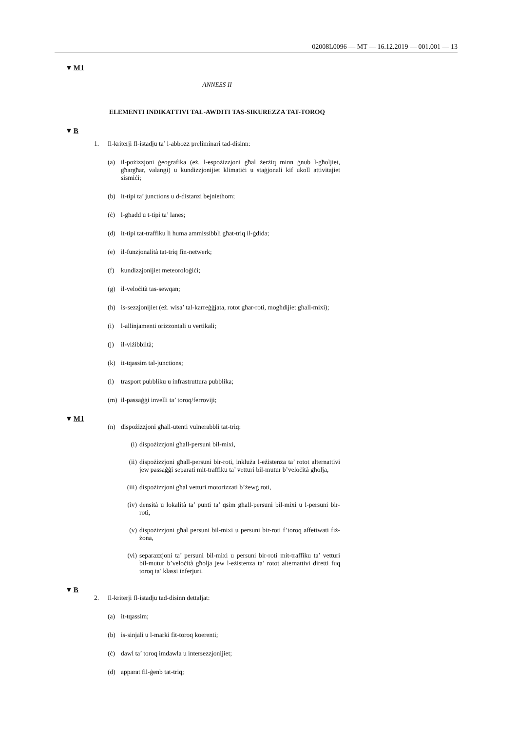02008L0096 — MT — 16.12.2019 — 001.001 — 13
▼M1
ANNESS II
ELEMENTI INDIKATTIVI TAL-AWDITI TAS-SIKUREZZA TAT-TOROQ
▼B
1. Il-kriterji fl-istadju ta’ l-abbozz preliminari tad-disinn:
(a) il-pożizzjoni ġeografika (eż. l-espożizzjoni għal żerżiq minn ġnub l-għoljiet, għargħar, valangi) u kundizzjonijiet klimatiċi u staġjonali kif ukoll attivitajiet sismiċi;
(b) it-tipi ta’ junctions u d-distanzi bejniethom;
(ċ) l-għadd u t-tipi ta’ lanes;
(d) it-tipi tat-traffiku li huma ammissibbli għat-triq il-ġdida;
(e) il-funzjonalità tat-triq fin-netwerk;
(f) kundizzjonijiet meteoroloġiċi;
(g) il-veloċità tas-sewqan;
(h) is-sezzjonijiet (eż. wisa’ tal-karreġġjata, rotot għar-roti, mogħdijiet għall-mixi);
(i) l-allinjamenti orizzontali u vertikali;
(j) il-viżibbiltà;
(k) it-tqassim tal-junctions;
(l) trasport pubbliku u infrastruttura pubblika;
(m) il-passaġġi invelli ta’ toroq/ferroviji;
▼M1
(n) dispożizzjoni għall-utenti vulnerabbli tat-triq:
(i) dispożizzjoni għall-persuni bil-mixi,
(ii) dispożizzjoni għall-persuni bir-roti, inkluża l-eżistenza ta’ rotot alternattivi jew passaġġi separati mit-traffiku ta’ vetturi bil-mutur b’veloċità għolja,
(iii) dispożizzjoni għal vetturi motorizzati b’żewġ roti,
(iv) densità u lokalità ta’ punti ta’ qsim għall-persuni bil-mixi u l-persuni bir-roti,
(v) dispożizzjoni għal persuni bil-mixi u persuni bir-roti f’toroq affettwati fiż-żona,
(vi) separazzjoni ta’ persuni bil-mixi u persuni bir-roti mit-traffiku ta’ vetturi bil-mutur b’veloċità għolja jew l-eżistenza ta’ rotot alternattivi diretti fuq toroq ta’ klassi inferjuri.
▼B
2. Il-kriterji fl-istadju tad-disinn dettaljat:
(a) it-tqassim;
(b) is-sinjali u l-marki fit-toroq koerenti;
(ċ) dawl ta’ toroq imdawla u intersezzjonijiet;
(d) apparat fil-ġenb tat-triq;